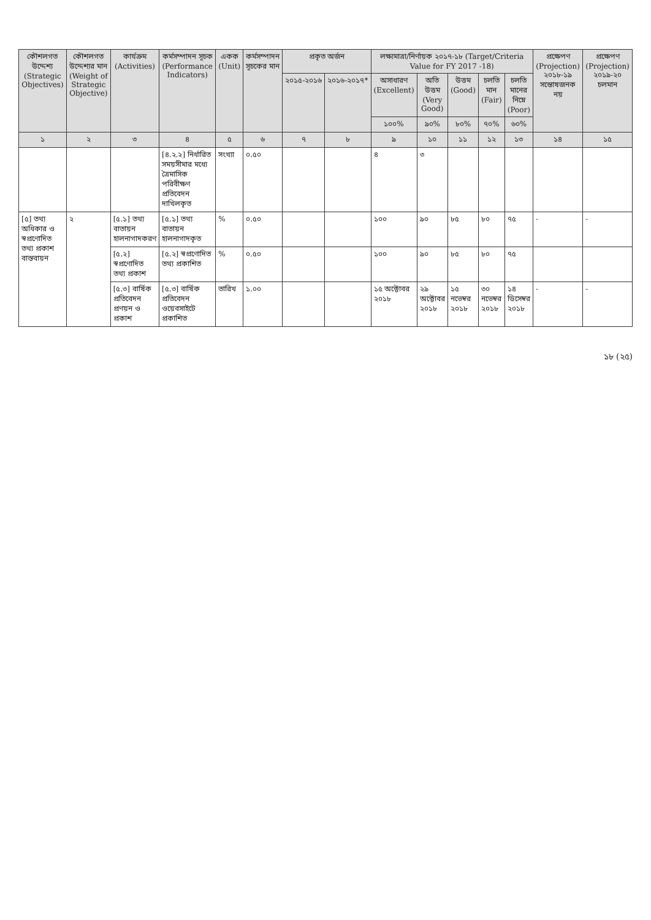| কৌশলগত উদ্দেশ্য (Strategic Objectives) | কৌশলগত উদ্দেশ্যর মান (Weight of Strategic Objective) | কার্যক্রম (Activities) | কর্মসম্পাদন সূচক (Performance Indicators) | একক (Unit) | কর্মসম্পাদন সূচকের মান | প্রকৃত অর্জন | | লক্ষ্যমাত্রা/নির্ণায়ক ২০১৭-১৮ (Target/Criteria Value for FY 2017 -18) | | | | | প্রক্ষেপণ (Projection) ২০১৮-১৯ সন্তোষজনক নয় | প্রক্ষেপণ (Projection) ২০১৯-২০ চলমান |
| --- | --- | --- | --- | --- | --- | --- | --- | --- | --- | --- | --- | --- | --- | --- |
| | | | | | | ২০১৫-২০১৬ | ২০১৬-২০১৭* | অসাধারণ (Excellent) | অতি উত্তম (Very Good) | উত্তম (Good) | চলতি মান (Fair) | চলতি মানের নিম্নে (Poor) | | |
| | | | | | | | | ১০০% | ৯০% | ৮০% | ৭০% | ৬০% | | |
| ১ | ২ | ৩ | ৪ | ৫ | ৬ | ৭ | ৮ | ৯ | ১০ | ১১ | ১২ | ১৩ | ১৪ | ১৫ |
| | | | [৪.২.২] নির্ধারিত সময়সীমার মধ্যে ত্রৈমাসিক পরিবীক্ষণ প্রতিবেদন দাখিলকৃত | সংখ্যা | ০.৫০ | | | ৪ | ৩ | | | | | |
| [৫] তথ্য অধিকার ও স্বপ্রণোদিত তথ্য প্রকাশ বাস্তবায়ন | ২ | [৫.১] তথ্য বাতায়ন হালনাগাদকরণ | [৫.১] তথ্য বাতায়ন হালনাগাদকৃত | % | ০.৫০ | | | ১০০ | ৯০ | ৮৫ | ৮০ | ৭৫ | - | - |
| | | [৫.২] স্বপ্রণোদিত তথ্য প্রকাশ | [৫.২] স্বপ্রণোদিত তথ্য প্রকাশিত | % | ০.৫০ | | | ১০০ | ৯০ | ৮৫ | ৮০ | ৭৫ | | |
| | | [৫.৩] বার্ষিক প্রতিবেদন প্রণয়ন ও প্রকাশ | [৫.৩] বার্ষিক প্রতিবেদন ওয়েবসাইটে প্রকাশিত | তারিখ | ১.০০ | | | ১৫ অক্টোবর ২০১৮ | ২৯ অক্টোবর ২০১৮ | ১৫ নভেম্বর ২০১৮ | ৩০ নভেম্বর ২০১৮ | ১৪ ডিসেম্বর ২০১৮ | - | - |
১৮ (২৫)